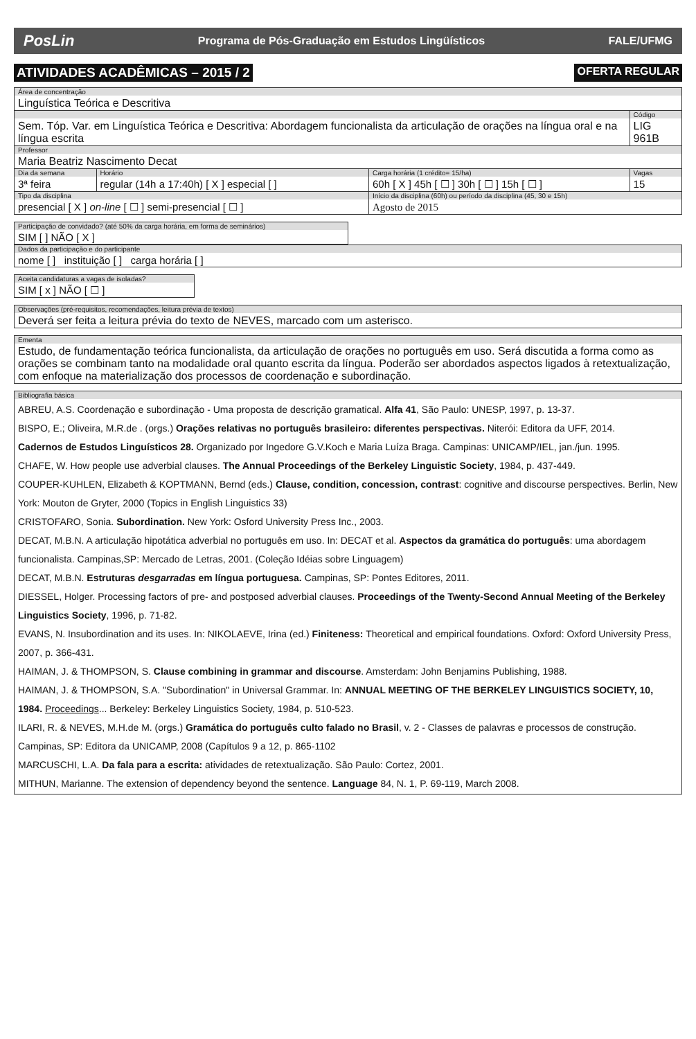PosLin Programa de Pós-Graduação em Estudos Lingüísticos FALE/UFMG
ATIVIDADES ACADÊMICAS – 2015 / 2 OFERTA REGULAR
| Área de concentração Linguística Teórica e Descritiva | | | |
| Sem. Tóp. Var. em Linguística Teórica e Descritiva: Abordagem funcionalista da articulação de orações na língua oral e na língua escrita | | | Código LIG 961B |
| Professor Maria Beatriz Nascimento Decat | | | |
| Dia da semana 3ª feira | Horário regular (14h a 17:40h) [ X ] especial [ ] | Carga horária (1 crédito= 15/ha) 60h [ X ] 45h [ ☐ ] 30h [ ☐ ] 15h [ ☐ ] | Vagas 15 |
| Tipo da disciplina presencial [ X ] on-line [ ☐ ] semi-presencial [ ☐ ] | | Início da disciplina (60h) ou período da disciplina (45, 30 e 15h) Agosto de 2015 | |
| Participação de convidado? (até 50% da carga horária, em forma de seminários) SIM [ ] NÃO [ X ] |
| Dados da participação e do participante nome [ ] instituição [ ] carga horária [ ] |
| Aceita candidaturas a vagas de isoladas? SIM [ x ] NÃO [ ☐ ] |
| Observações (pré-requisitos, recomendações, leitura prévia de textos) Deverá ser feita a leitura prévia do texto de NEVES, marcado com um asterisco. |
| Ementa Estudo, de fundamentação teórica funcionalista, da articulação de orações no português em uso. Será discutida a forma como as orações se combinam tanto na modalidade oral quanto escrita da língua. Poderão ser abordados aspectos ligados à retextualização, com enfoque na materialização dos processos de coordenação e subordinação. |
| Bibliografia básica ABREU, A.S. Coordenação e subordinação - Uma proposta de descrição gramatical. Alfa 41 , São Paulo: UNESP, 1997, p. 13-37. BISPO, E.; Oliveira, M.R.de . (orgs.) Orações relativas no português brasileiro: diferentes perspectivas. Niterói: Editora da UFF, 2014. Cadernos de Estudos Linguísticos 28. Organizado por Ingedore G.V.Koch e Maria Luíza Braga. Campinas: UNICAMP/IEL, jan./jun. 1995. CHAFE, W. How people use adverbial clauses. The Annual Proceedings of the Berkeley Linguistic Society , 1984, p. 437-449. COUPER-KUHLEN, Elizabeth & KOPTMANN, Bernd (eds.) Clause, condition, concession, contrast : cognitive and discourse perspectives. Berlin, New York: Mouton de Gryter, 2000 (Topics in English Linguistics 33) CRISTOFARO, Sonia. Subordination. New York: Osford University Press Inc., 2003. DECAT, M.B.N. A articulação hipotática adverbial no português em uso. In: DECAT et al. Aspectos da gramática do português : uma abordagem funcionalista. Campinas,SP: Mercado de Letras, 2001. (Coleção Idéias sobre Linguagem) DECAT, M.B.N. Estruturas desgarradas em língua portuguesa. Campinas, SP: Pontes Editores, 2011. DIESSEL, Holger. Processing factors of pre- and postposed adverbial clauses. Proceedings of the Twenty-Second Annual Meeting of the Berkeley Linguistics Society , 1996, p. 71-82. EVANS, N. Insubordination and its uses. In: NIKOLAEVE, Irina (ed.) Finiteness: Theoretical and empirical foundations. Oxford: Oxford University Press, 2007, p. 366-431. HAIMAN, J. & THOMPSON, S. Clause combining in grammar and discourse . Amsterdam: John Benjamins Publishing, 1988. HAIMAN, J. & THOMPSON, S.A. "Subordination" in Universal Grammar. In: ANNUAL MEETING OF THE BERKELEY LINGUISTICS SOCIETY, 10, 1984. Proceedings ... Berkeley: Berkeley Linguistics Society, 1984, p. 510-523. ILARI, R. & NEVES, M.H.de M. (orgs.) Gramática do português culto falado no Brasil , v. 2 - Classes de palavras e processos de construção. Campinas, SP: Editora da UNICAMP, 2008 (Capítulos 9 a 12, p. 865-1102 MARCUSCHI, L.A. Da fala para a escrita: atividades de retextualização. São Paulo: Cortez, 2001. MITHUN, Marianne. The extension of dependency beyond the sentence. Language 84, N. 1, P. 69-119, March 2008. |